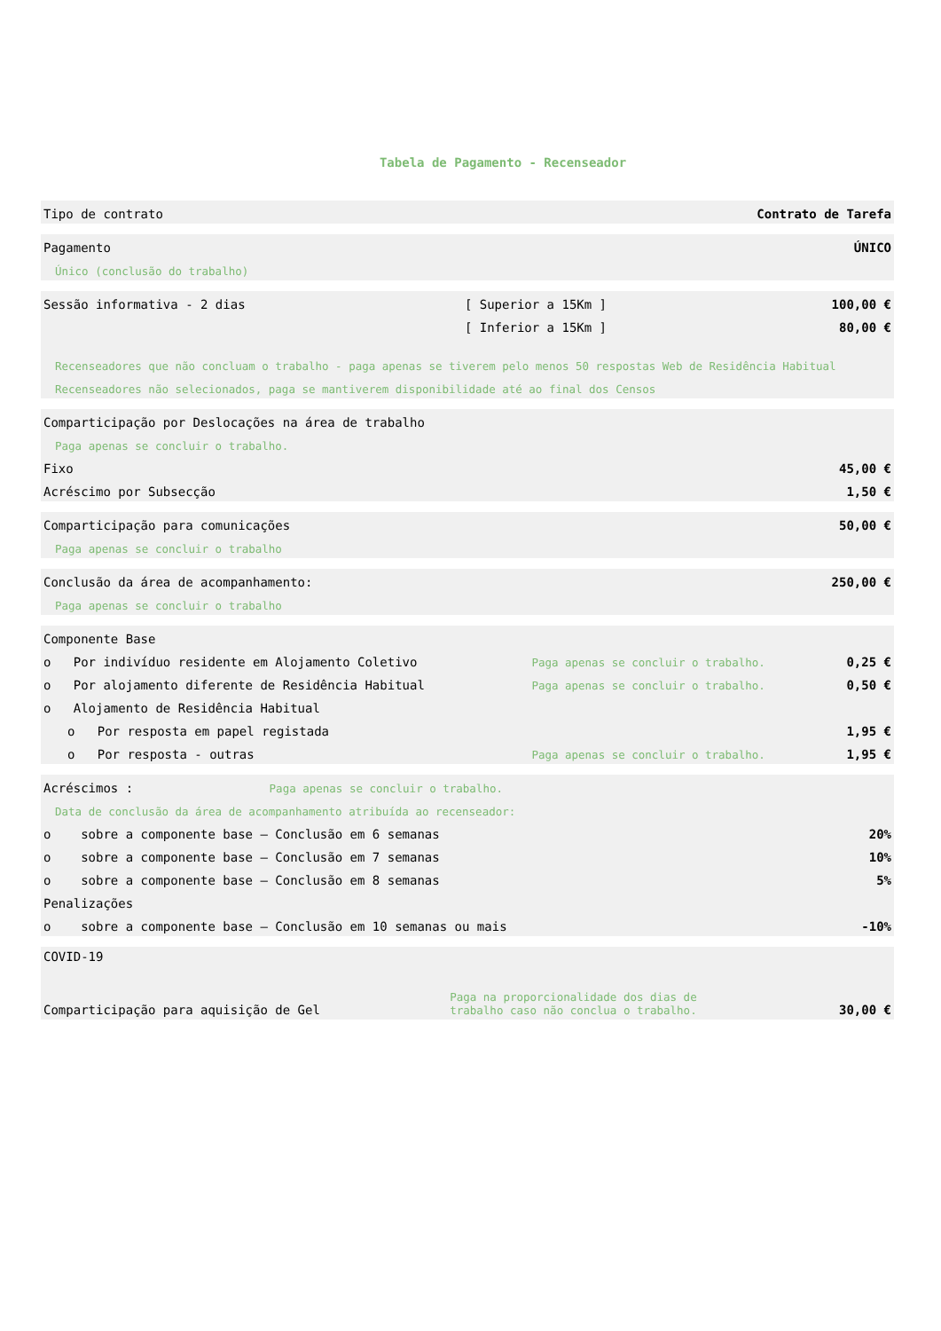Tabela de Pagamento - Recenseador
| Tipo de contrato | Contrato de Tarefa |
| Pagamento | ÚNICO |
| Único (conclusão do trabalho) | |
| Sessão informativa - 2 dias | [ Superior a 15Km ] | 100,00 € |
| | [ Inferior a 15Km ] | 80,00 € |
| Recenseadores que não concluam o trabalho - paga apenas se tiverem pelo menos 50 respostas Web de Residência Habitual | | |
| Recenseadores não selecionados, paga se mantiverem disponibilidade até ao final dos Censos | | |
| Comparticipação por Deslocações na área de trabalho | |
| Paga apenas se concluir o trabalho. | |
| Fixo | 45,00 € |
| Acréscimo por Subsecção | 1,50 € |
| Comparticipação para comunicações | 50,00 € |
| Paga apenas se concluir o trabalho | |
| Conclusão da área de acompanhamento: | 250,00 € |
| Paga apenas se concluir o trabalho | |
| Componente Base | | |
| o Por indivíduo residente em Alojamento Coletivo | Paga apenas se concluir o trabalho. | 0,25 € |
| o Por alojamento diferente de Residência Habitual | Paga apenas se concluir o trabalho. | 0,50 € |
| o Alojamento de Residência Habitual | | |
| o Por resposta em papel registada | | 1,95 € |
| o Por resposta - outras | Paga apenas se concluir o trabalho. | 1,95 € |
| Acréscimos : | Paga apenas se concluir o trabalho. | |
| Data de conclusão da área de acompanhamento atribuída ao recenseador: | | |
| o sobre a componente base – Conclusão em 6 semanas | | 20% |
| o sobre a componente base – Conclusão em 7 semanas | | 10% |
| o sobre a componente base – Conclusão em 8 semanas | | 5% |
| Penalizações | | |
| o sobre a componente base – Conclusão em 10 semanas ou mais | | -10% |
| COVID-19 | | |
| Comparticipação para aquisição de Gel | Paga na proporcionalidade dos dias de trabalho caso não conclua o trabalho. | 30,00 € |